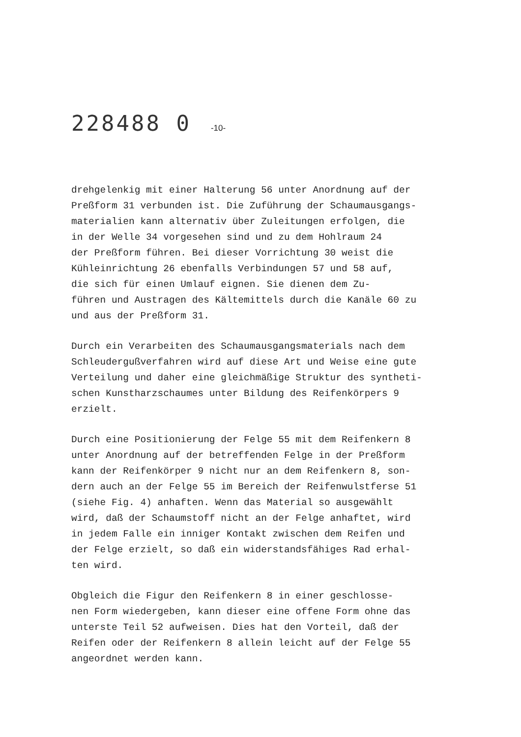228488 0 -10-
drehgelenkig mit einer Halterung 56 unter Anordnung auf der
Preßform 31 verbunden ist. Die Zuführung der Schaumausgangs-
materialien kann alternativ über Zuleitungen erfolgen, die
in der Welle 34 vorgesehen sind und zu dem Hohlraum 24
der Preßform führen. Bei dieser Vorrichtung 30 weist die
Kühleinrichtung 26 ebenfalls Verbindungen 57 und 58 auf,
die sich für einen Umlauf eignen. Sie dienen dem Zu-
führen und Austragen des Kältemittels durch die Kanäle 60 zu
und aus der Preßform 31.
Durch ein Verarbeiten des Schaumausgangsmaterials nach dem
Schleudergußverfahren wird auf diese Art und Weise eine gute
Verteilung und daher eine gleichmäßige Struktur des syntheti-
schen Kunstharzschaumes unter Bildung des Reifenkörpers 9
erzielt.
Durch eine Positionierung der Felge 55 mit dem Reifenkern 8
unter Anordnung auf der betreffenden Felge in der Preßform
kann der Reifenkörper 9 nicht nur an dem Reifenkern 8, son-
dern auch an der Felge 55 im Bereich der Reifenwulstferse 51
(siehe Fig. 4) anhaften. Wenn das Material so ausgewählt
wird, daß der Schaumstoff nicht an der Felge anhaftet, wird
in jedem Falle ein inniger Kontakt zwischen dem Reifen und
der Felge erzielt, so daß ein widerstandsfähiges Rad erhal-
ten wird.
Obgleich die Figur den Reifenkern 8 in einer geschlosse-
nen Form wiedergeben, kann dieser eine offene Form ohne das
unterste Teil 52 aufweisen. Dies hat den Vorteil, daß der
Reifen oder der Reifenkern 8 allein leicht auf der Felge 55
angeordnet werden kann.